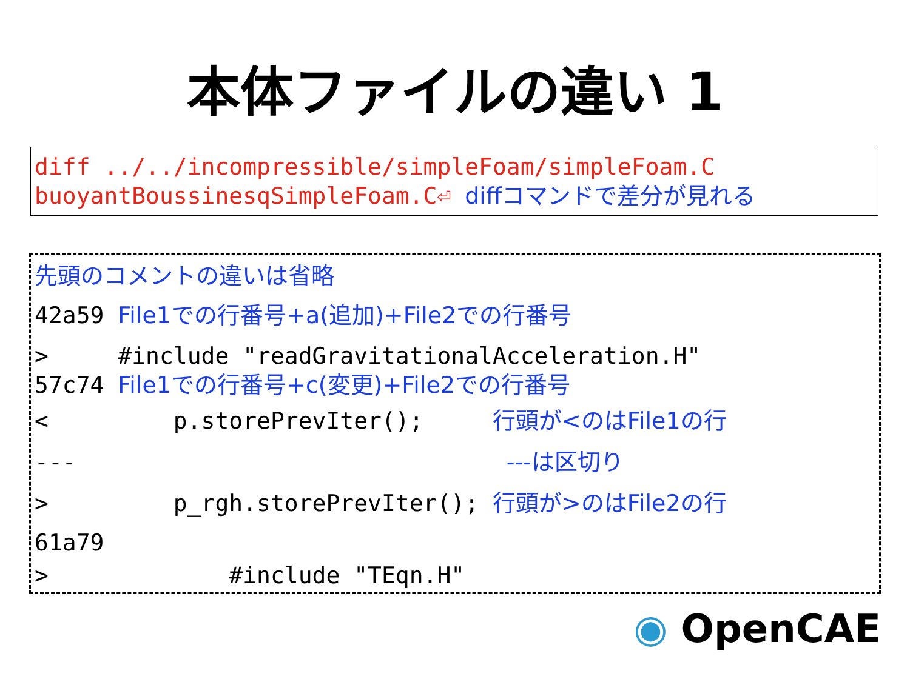本体ファイルの違い 1
diff ../../incompressible/simpleFoam/simpleFoam.C
buoyantBoussinesqSimpleFoam.C⏎ diffコマンドで差分が見れる
先頭のコメントの違いは省略
42a59 File1での行番号+a(追加)+File2での行番号
> #include "readGravitationalAcceleration.H"
57c74 File1での行番号+c(変更)+File2での行番号
< p.storePrevIter(); 行頭が<のはFile1の行
--- ---は区切り
> p_rgh.storePrevIter(); 行頭が>のはFile2の行
61a79
> #include "TEqn.H"
◉ OpenCAE